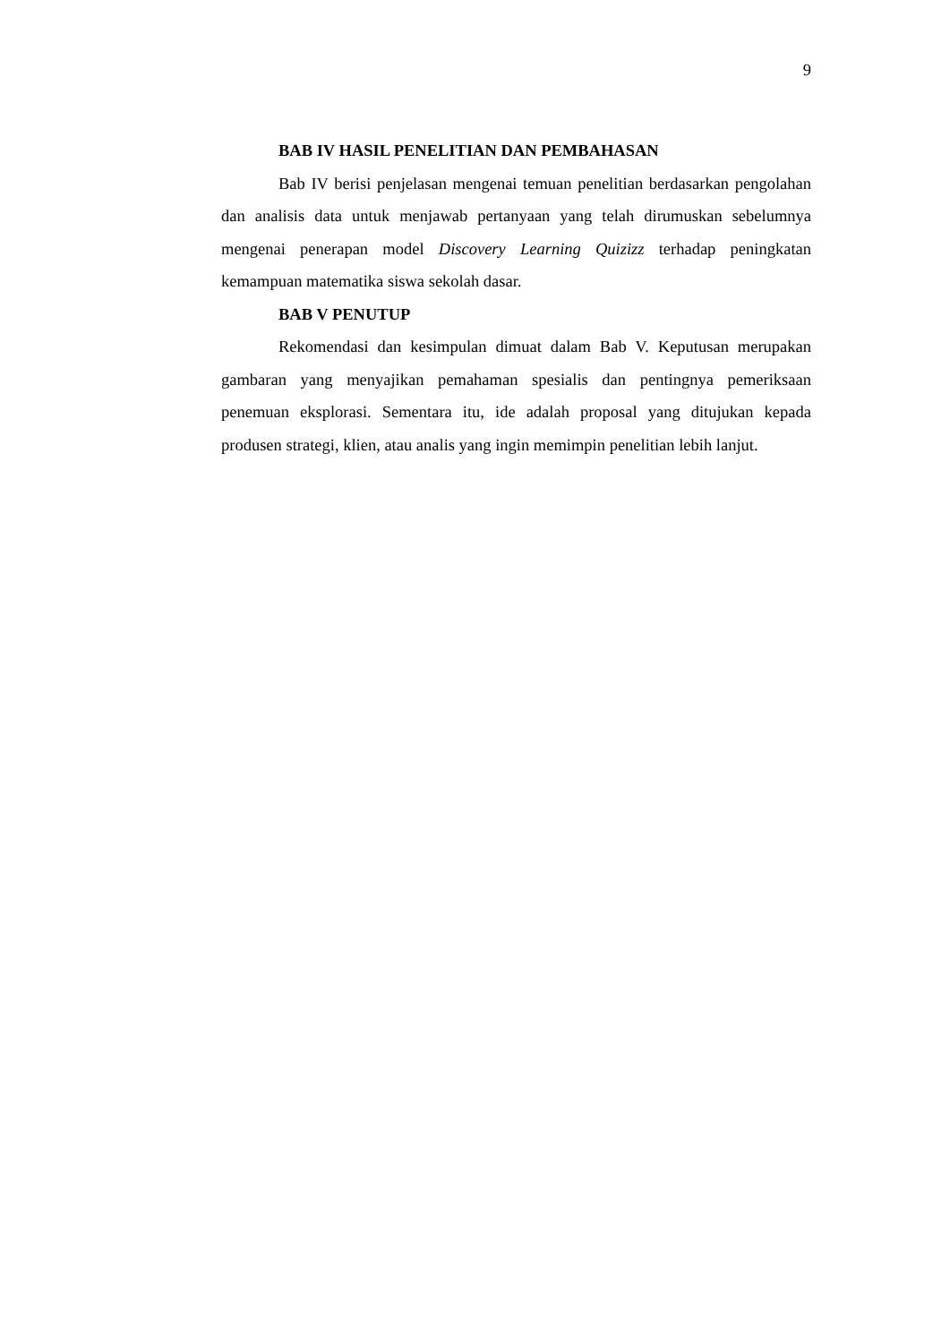9
BAB IV HASIL PENELITIAN DAN PEMBAHASAN
Bab IV berisi penjelasan mengenai temuan penelitian berdasarkan pengolahan dan analisis data untuk menjawab pertanyaan yang telah dirumuskan sebelumnya mengenai penerapan model Discovery Learning Quizizz terhadap peningkatan kemampuan matematika siswa sekolah dasar.
BAB V PENUTUP
Rekomendasi dan kesimpulan dimuat dalam Bab V. Keputusan merupakan gambaran yang menyajikan pemahaman spesialis dan pentingnya pemeriksaan penemuan eksplorasi. Sementara itu, ide adalah proposal yang ditujukan kepada produsen strategi, klien, atau analis yang ingin memimpin penelitian lebih lanjut.